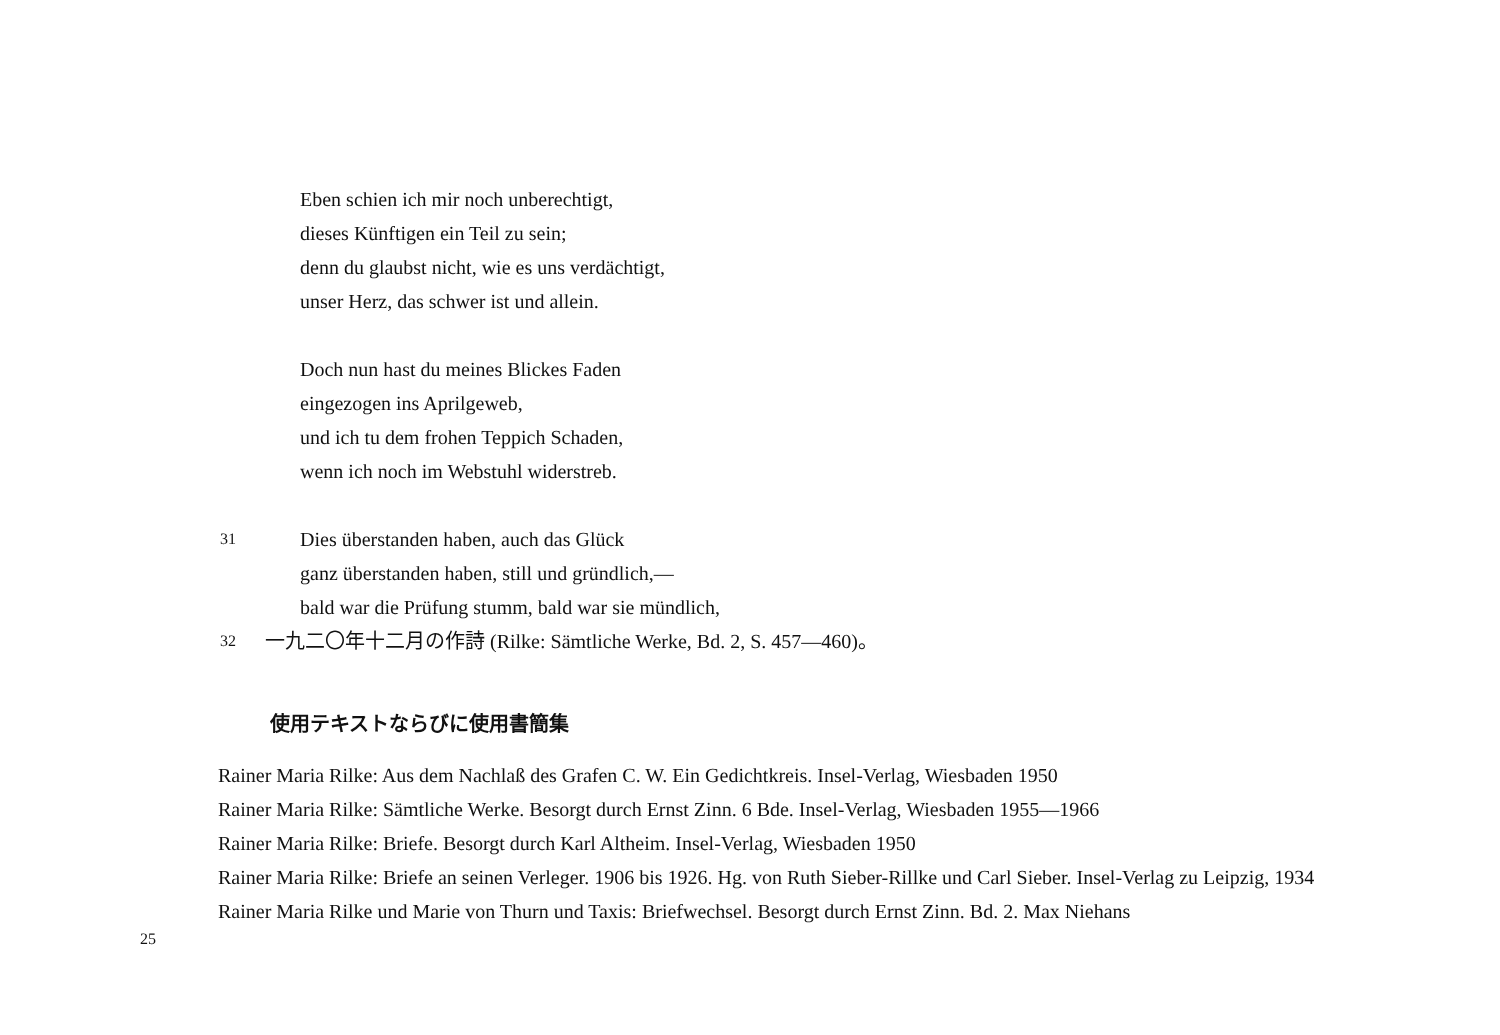Eben schien ich mir noch unberechtigt,
dieses Künftigen ein Teil zu sein;
denn du glaubst nicht, wie es uns verdächtigt,
unser Herz, das schwer ist und allein.
Doch nun hast du meines Blickes Faden
eingezogen ins Aprilgeweb,
und ich tu dem frohen Teppich Schaden,
wenn ich noch im Webstuhl widerstreb.
31
Dies überstanden haben, auch das Glück
ganz überstanden haben, still und gründlich,—
bald war die Prüfung stumm, bald war sie mündlich,
32
一九二〇年十二月の作詩 (Rilke: Sämtliche Werke, Bd. 2, S. 457—460)。
使用テキストならびに使用書簡集
Rainer Maria Rilke: Aus dem Nachlaß des Grafen C. W. Ein Gedichtkreis. Insel-Verlag, Wiesbaden 1950
Rainer Maria Rilke: Sämtliche Werke. Besorgt durch Ernst Zinn. 6 Bde. Insel-Verlag, Wiesbaden 1955—1966
Rainer Maria Rilke: Briefe. Besorgt durch Karl Altheim. Insel-Verlag, Wiesbaden 1950
Rainer Maria Rilke: Briefe an seinen Verleger. 1906 bis 1926. Hg. von Ruth Sieber-Rillke und Carl Sieber. Insel-Verlag zu Leipzig, 1934
Rainer Maria Rilke und Marie von Thurn und Taxis: Briefwechsel. Besorgt durch Ernst Zinn. Bd. 2. Max Niehans
25